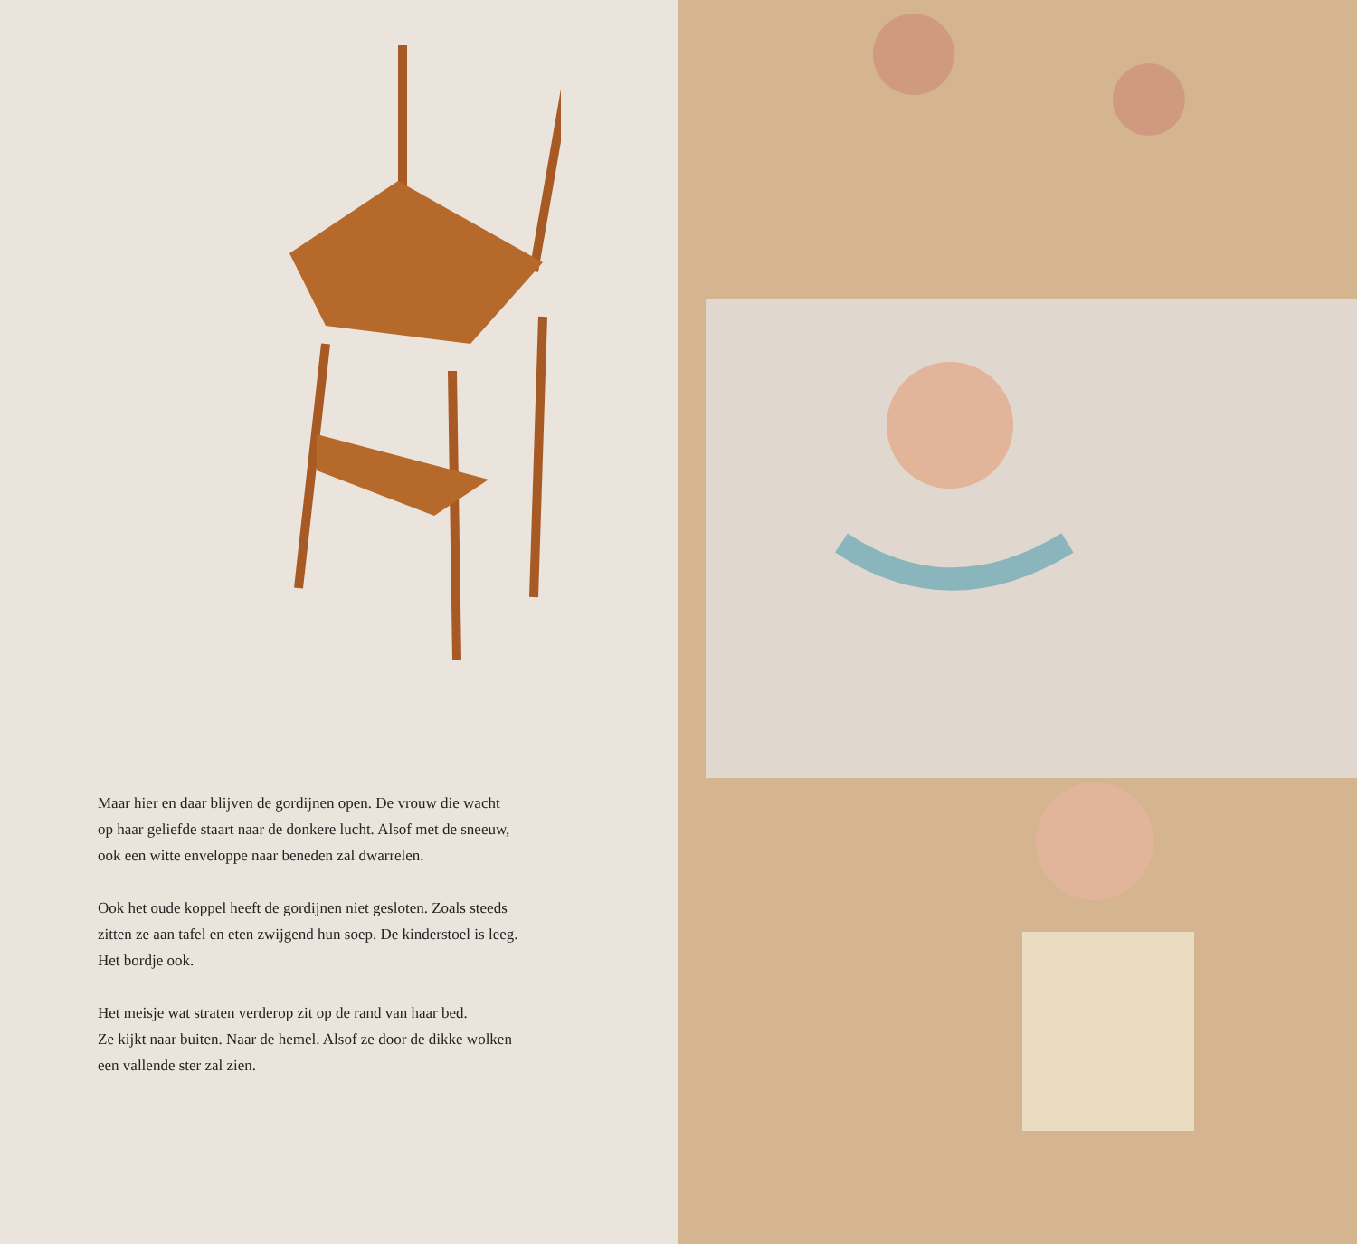Maar hier en daar blijven de gordijnen open. De vrouw die wacht
op haar geliefde staart naar de donkere lucht. Alsof met de sneeuw,
ook een witte enveloppe naar beneden zal dwarrelen.
Ook het oude koppel heeft de gordijnen niet gesloten. Zoals steeds
zitten ze aan tafel en eten zwijgend hun soep. De kinderstoel is leeg.
Het bordje ook.
Het meisje wat straten verderop zit op de rand van haar bed.
Ze kijkt naar buiten. Naar de hemel. Alsof ze door de dikke wolken
een vallende ster zal zien.